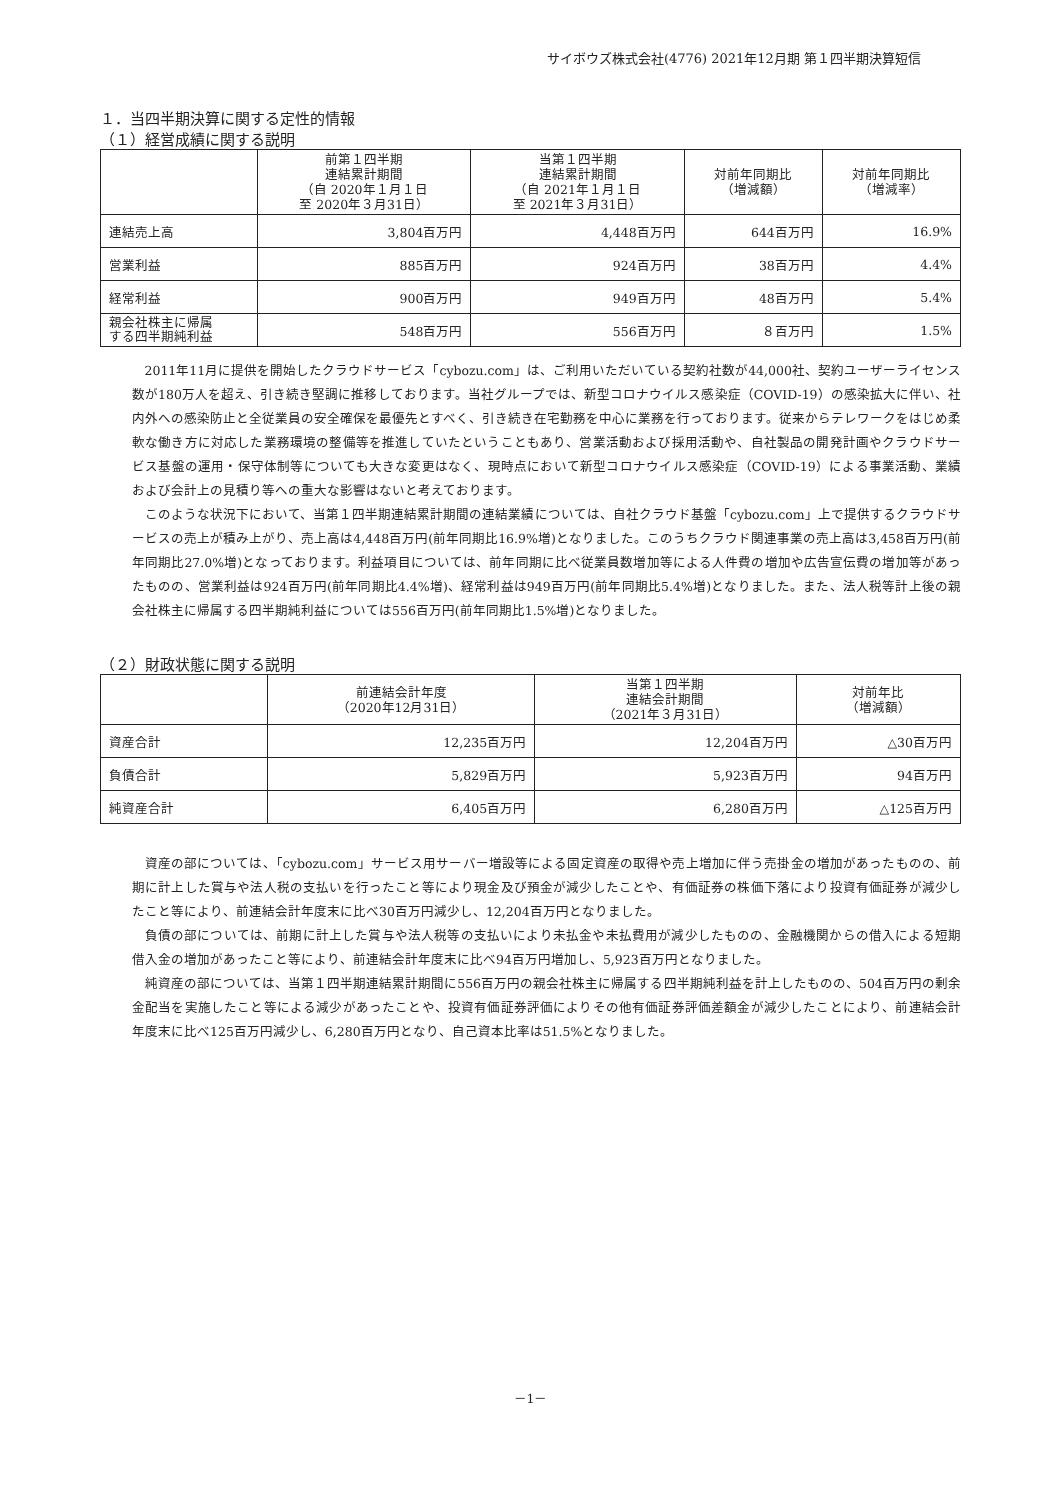サイボウズ株式会社(4776) 2021年12月期 第１四半期決算短信
１．当四半期決算に関する定性的情報
（１）経営成績に関する説明
| | 前第１四半期 連結累計期間 （自 2020年１月１日 至 2020年３月31日） | 当第１四半期 連結累計期間 （自 2021年１月１日 至 2021年３月31日） | 対前年同期比 （増減額） | 対前年同期比 （増減率） |
| --- | --- | --- | --- | --- |
| 連結売上高 | 3,804百万円 | 4,448百万円 | 644百万円 | 16.9% |
| 営業利益 | 885百万円 | 924百万円 | 38百万円 | 4.4% |
| 経常利益 | 900百万円 | 949百万円 | 48百万円 | 5.4% |
| 親会社株主に帰属 する四半期純利益 | 548百万円 | 556百万円 | ８百万円 | 1.5% |
2011年11月に提供を開始したクラウドサービス「cybozu.com」は、ご利用いただいている契約社数が44,000社、契約ユーザーライセンス数が180万人を超え、引き続き堅調に推移しております。当社グループでは、新型コロナウイルス感染症（COVID-19）の感染拡大に伴い、社内外への感染防止と全従業員の安全確保を最優先とすべく、引き続き在宅勤務を中心に業務を行っております。従来からテレワークをはじめ柔軟な働き方に対応した業務環境の整備等を推進していたということもあり、営業活動および採用活動や、自社製品の開発計画やクラウドサービス基盤の運用・保守体制等についても大きな変更はなく、現時点において新型コロナウイルス感染症（COVID-19）による事業活動、業績および会計上の見積り等への重大な影響はないと考えております。
このような状況下において、当第１四半期連結累計期間の連結業績については、自社クラウド基盤「cybozu.com」上で提供するクラウドサービスの売上が積み上がり、売上高は4,448百万円(前年同期比16.9%増)となりました。このうちクラウド関連事業の売上高は3,458百万円(前年同期比27.0%増)となっております。利益項目については、前年同期に比べ従業員数増加等による人件費の増加や広告宣伝費の増加等があったものの、営業利益は924百万円(前年同期比4.4%増)、経常利益は949百万円(前年同期比5.4%増)となりました。また、法人税等計上後の親会社株主に帰属する四半期純利益については556百万円(前年同期比1.5%増)となりました。
（２）財政状態に関する説明
| | 前連結会計年度 （2020年12月31日） | 当第１四半期 連結会計期間 （2021年３月31日） | 対前年比 （増減額） |
| --- | --- | --- | --- |
| 資産合計 | 12,235百万円 | 12,204百万円 | △30百万円 |
| 負債合計 | 5,829百万円 | 5,923百万円 | 94百万円 |
| 純資産合計 | 6,405百万円 | 6,280百万円 | △125百万円 |
資産の部については、「cybozu.com」サービス用サーバー増設等による固定資産の取得や売上増加に伴う売掛金の増加があったものの、前期に計上した賞与や法人税の支払いを行ったこと等により現金及び預金が減少したことや、有価証券の株価下落により投資有価証券が減少したこと等により、前連結会計年度末に比べ30百万円減少し、12,204百万円となりました。
負債の部については、前期に計上した賞与や法人税等の支払いにより未払金や未払費用が減少したものの、金融機関からの借入による短期借入金の増加があったこと等により、前連結会計年度末に比べ94百万円増加し、5,923百万円となりました。
純資産の部については、当第１四半期連結累計期間に556百万円の親会社株主に帰属する四半期純利益を計上したものの、504百万円の剰余金配当を実施したこと等による減少があったことや、投資有価証券評価によりその他有価証券評価差額金が減少したことにより、前連結会計年度末に比べ125百万円減少し、6,280百万円となり、自己資本比率は51.5%となりました。
－1－